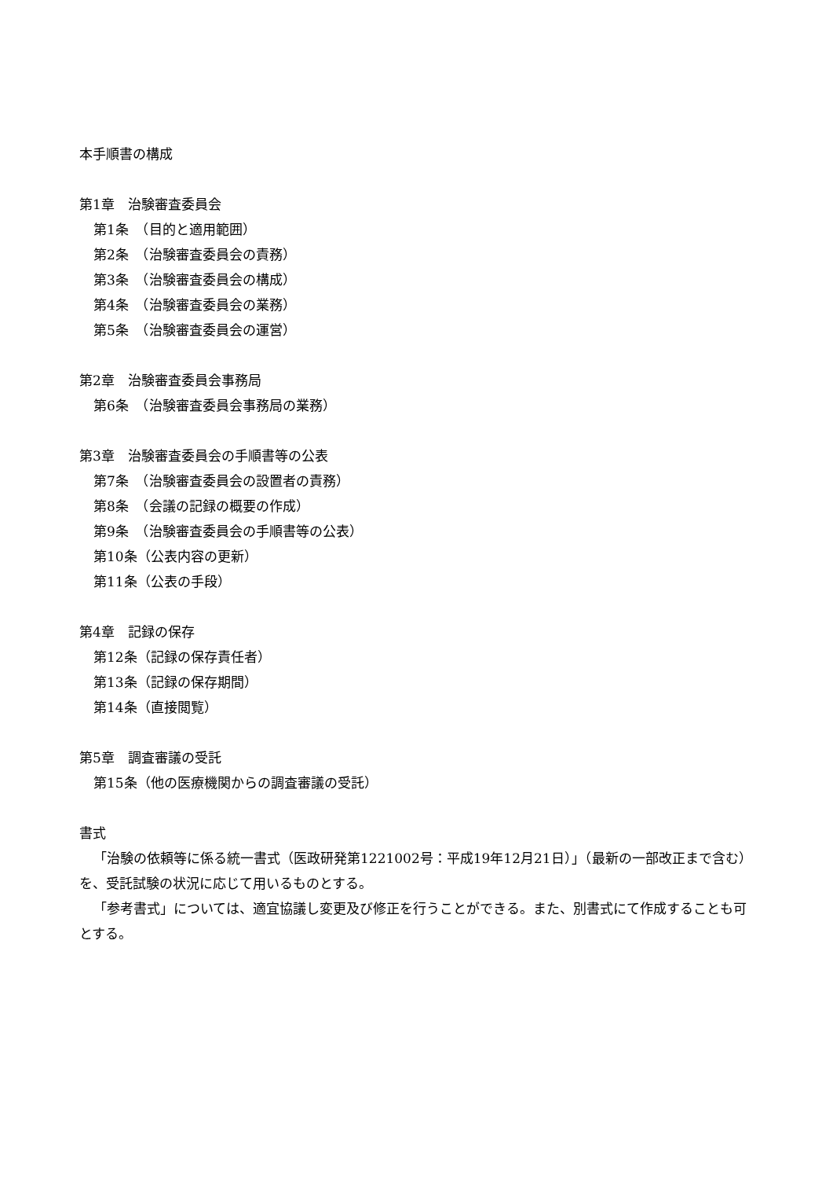本手順書の構成
第1章　治験審査委員会
第1条　（目的と適用範囲）
第2条　（治験審査委員会の責務）
第3条　（治験審査委員会の構成）
第4条　（治験審査委員会の業務）
第5条　（治験審査委員会の運営）
第2章　治験審査委員会事務局
第6条　（治験審査委員会事務局の業務）
第3章　治験審査委員会の手順書等の公表
第7条　（治験審査委員会の設置者の責務）
第8条　（会議の記録の概要の作成）
第9条　（治験審査委員会の手順書等の公表）
第10条（公表内容の更新）
第11条（公表の手段）
第4章　記録の保存
第12条（記録の保存責任者）
第13条（記録の保存期間）
第14条（直接閲覧）
第5章　調査審議の受託
第15条（他の医療機関からの調査審議の受託）
書式
「治験の依頼等に係る統一書式（医政研発第1221002号：平成19年12月21日）」（最新の一部改正まで含む）を、受託試験の状況に応じて用いるものとする。
「参考書式」については、適宜協議し変更及び修正を行うことができる。また、別書式にて作成することも可とする。